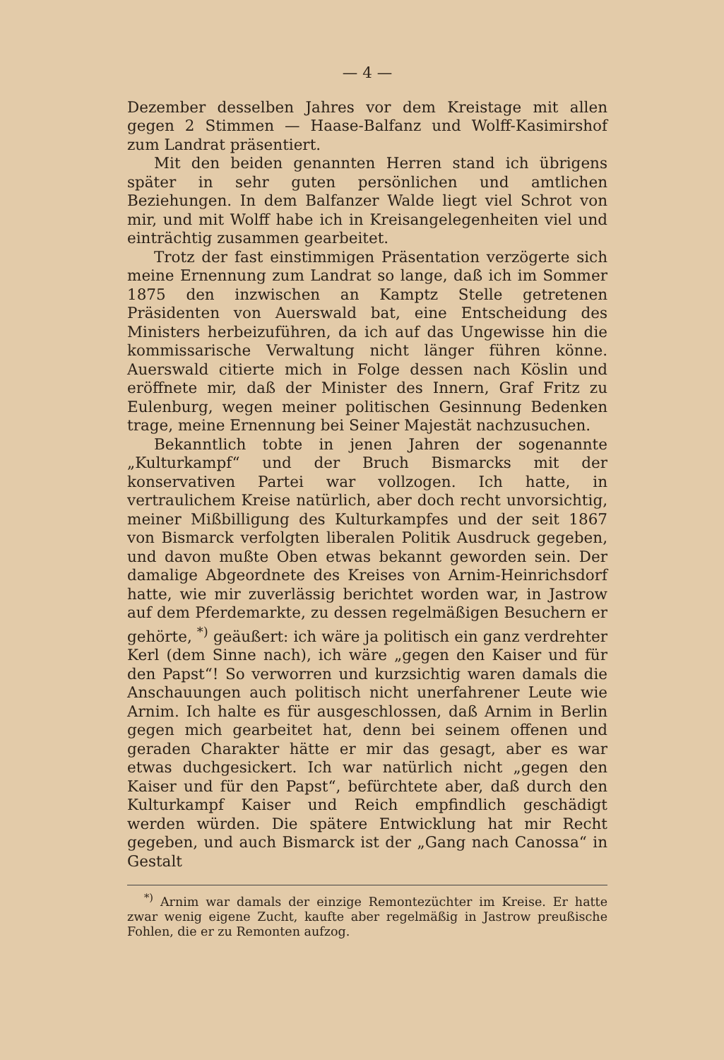— 4 —
Dezember desselben Jahres vor dem Kreistage mit allen gegen 2 Stimmen — Haase-Balfanz und Wolff-Kasimirshof zum Landrat präsentiert.
Mit den beiden genannten Herren stand ich übrigens später in sehr guten persönlichen und amtlichen Beziehungen. In dem Balfanzer Walde liegt viel Schrot von mir, und mit Wolff habe ich in Kreisangelegenheiten viel und einträchtig zusammen gearbeitet.
Trotz der fast einstimmigen Präsentation verzögerte sich meine Ernennung zum Landrat so lange, daß ich im Sommer 1875 den inzwischen an Kamptz Stelle getretenen Präsidenten von Auerswald bat, eine Entscheidung des Ministers herbeizuführen, da ich auf das Ungewisse hin die kommissarische Verwaltung nicht länger führen könne. Auerswald citierte mich in Folge dessen nach Köslin und eröffnete mir, daß der Minister des Innern, Graf Fritz zu Eulenburg, wegen meiner politischen Gesinnung Bedenken trage, meine Ernennung bei Seiner Majestät nachzusuchen.
Bekanntlich tobte in jenen Jahren der sogenannte „Kulturkampf“ und der Bruch Bismarcks mit der konservativen Partei war vollzogen. Ich hatte, in vertraulichem Kreise natürlich, aber doch recht unvorsichtig, meiner Mißbilligung des Kulturkampfes und der seit 1867 von Bismarck verfolgten liberalen Politik Ausdruck gegeben, und davon mußte Oben etwas bekannt geworden sein. Der damalige Abgeordnete des Kreises von Arnim-Heinrichsdorf hatte, wie mir zuverlässig berichtet worden war, in Jastrow auf dem Pferdemarkte, zu dessen regelmäßigen Besuchern er gehörte, <sup>*)</sup> geäußert: ich wäre ja politisch ein ganz verdrehter Kerl (dem Sinne nach), ich wäre „gegen den Kaiser und für den Papst“! So verworren und kurzsichtig waren damals die Anschauungen auch politisch nicht unerfahrener Leute wie Arnim. Ich halte es für ausgeschlossen, daß Arnim in Berlin gegen mich gearbeitet hat, denn bei seinem offenen und geraden Charakter hätte er mir das gesagt, aber es war etwas duchgesickert. Ich war natürlich nicht „gegen den Kaiser und für den Papst“, befürchtete aber, daß durch den Kulturkampf Kaiser und Reich empfindlich geschädigt werden würden. Die spätere Entwicklung hat mir Recht gegeben, und auch Bismarck ist der „Gang nach Canossa“ in Gestalt
<sup>*)</sup> Arnim war damals der einzige Remontezüchter im Kreise. Er hatte zwar wenig eigene Zucht, kaufte aber regelmäßig in Jastrow preußische Fohlen, die er zu Remonten aufzog.